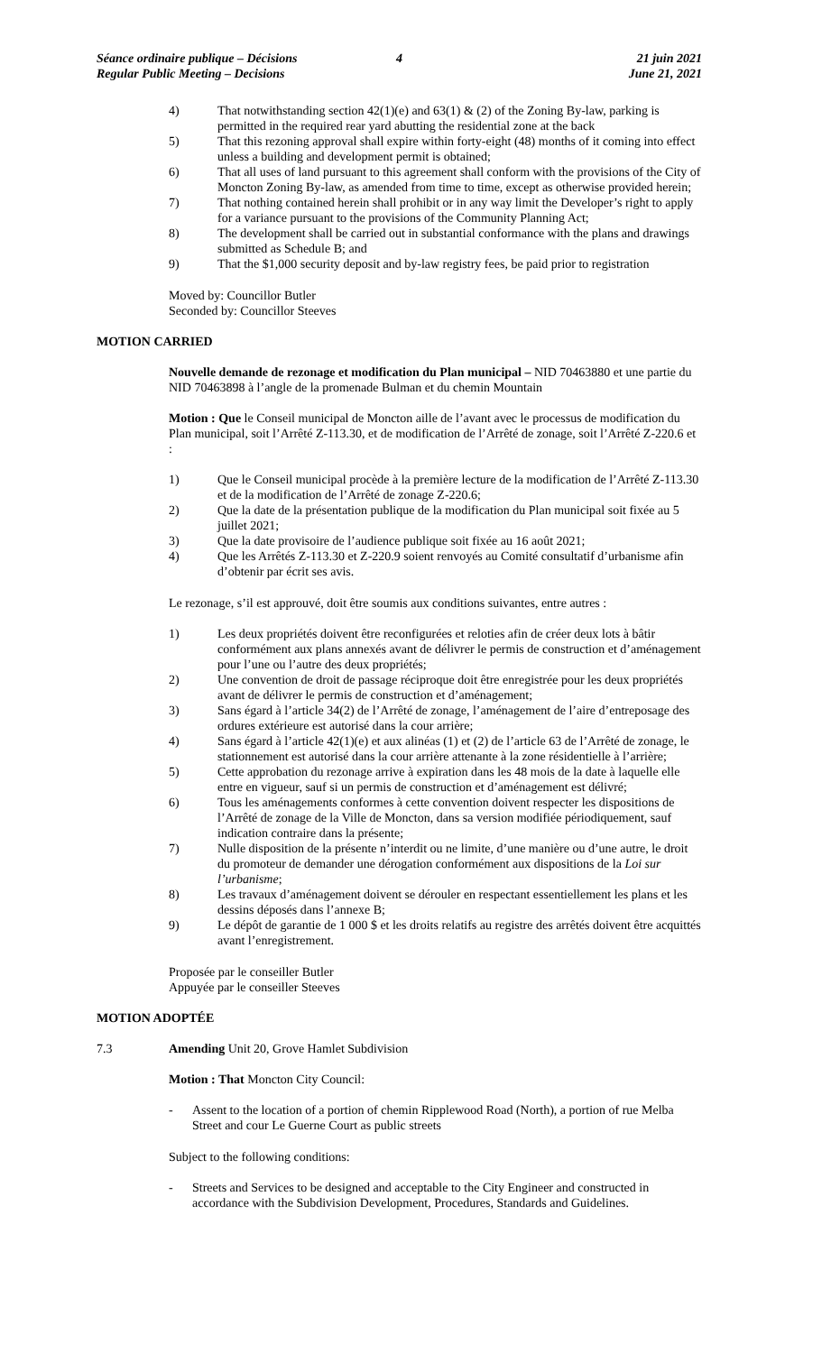Séance ordinaire publique – Décisions
Regular Public Meeting – Decisions
4 21 juin 2021
June 21, 2021
4) That notwithstanding section 42(1)(e) and 63(1) & (2) of the Zoning By-law, parking is permitted in the required rear yard abutting the residential zone at the back
5) That this rezoning approval shall expire within forty-eight (48) months of it coming into effect unless a building and development permit is obtained;
6) That all uses of land pursuant to this agreement shall conform with the provisions of the City of Moncton Zoning By-law, as amended from time to time, except as otherwise provided herein;
7) That nothing contained herein shall prohibit or in any way limit the Developer’s right to apply for a variance pursuant to the provisions of the Community Planning Act;
8) The development shall be carried out in substantial conformance with the plans and drawings submitted as Schedule B; and
9) That the $1,000 security deposit and by-law registry fees, be paid prior to registration
Moved by: Councillor Butler
Seconded by: Councillor Steeves
MOTION CARRIED
Nouvelle demande de rezonage et modification du Plan municipal – NID 70463880 et une partie du NID 70463898 à l’angle de la promenade Bulman et du chemin Mountain
Motion : Que le Conseil municipal de Moncton aille de l’avant avec le processus de modification du Plan municipal, soit l’Arrêté Z-113.30, et de modification de l’Arrêté de zonage, soit l’Arrêté Z-220.6 et :
1) Que le Conseil municipal procède à la première lecture de la modification de l’Arrêté Z-113.30 et de la modification de l’Arrêté de zonage Z-220.6;
2) Que la date de la présentation publique de la modification du Plan municipal soit fixée au 5 juillet 2021;
3) Que la date provisoire de l’audience publique soit fixée au 16 août 2021;
4) Que les Arrêtés Z-113.30 et Z-220.9 soient renvoyés au Comité consultatif d’urbanisme afin d’obtenir par écrit ses avis.
Le rezonage, s’il est approuvé, doit être soumis aux conditions suivantes, entre autres :
1) Les deux propriétés doivent être reconfigurées et reloties afin de créer deux lots à bâtir conformément aux plans annexés avant de délivrer le permis de construction et d’aménagement pour l’une ou l’autre des deux propriétés;
2) Une convention de droit de passage réciproque doit être enregistrée pour les deux propriétés avant de délivrer le permis de construction et d’aménagement;
3) Sans égard à l’article 34(2) de l’Arrêté de zonage, l’aménagement de l’aire d’entreposage des ordures extérieure est autorisé dans la cour arrière;
4) Sans égard à l’article 42(1)(e) et aux alinéas (1) et (2) de l’article 63 de l’Arrêté de zonage, le stationnement est autorisé dans la cour arrière attenante à la zone résidentielle à l’arrière;
5) Cette approbation du rezonage arrive à expiration dans les 48 mois de la date à laquelle elle entre en vigueur, sauf si un permis de construction et d’aménagement est délivré;
6) Tous les aménagements conformes à cette convention doivent respecter les dispositions de l’Arrêté de zonage de la Ville de Moncton, dans sa version modifiée périodiquement, sauf indication contraire dans la présente;
7) Nulle disposition de la présente n’interdit ou ne limite, d’une manière ou d’une autre, le droit du promoteur de demander une dérogation conformément aux dispositions de la Loi sur l’urbanisme;
8) Les travaux d’aménagement doivent se dérouler en respectant essentiellement les plans et les dessins déposés dans l’annexe B;
9) Le dépôt de garantie de 1 000 $ et les droits relatifs au registre des arrêtés doivent être acquittés avant l’enregistrement.
Proposée par le conseiller Butler
Appuyée par le conseiller Steeves
MOTION ADOPTÉE
7.3 Amending Unit 20, Grove Hamlet Subdivision
Motion : That Moncton City Council:
- Assent to the location of a portion of chemin Ripplewood Road (North), a portion of rue Melba Street and cour Le Guerne Court as public streets
Subject to the following conditions:
- Streets and Services to be designed and acceptable to the City Engineer and constructed in accordance with the Subdivision Development, Procedures, Standards and Guidelines.